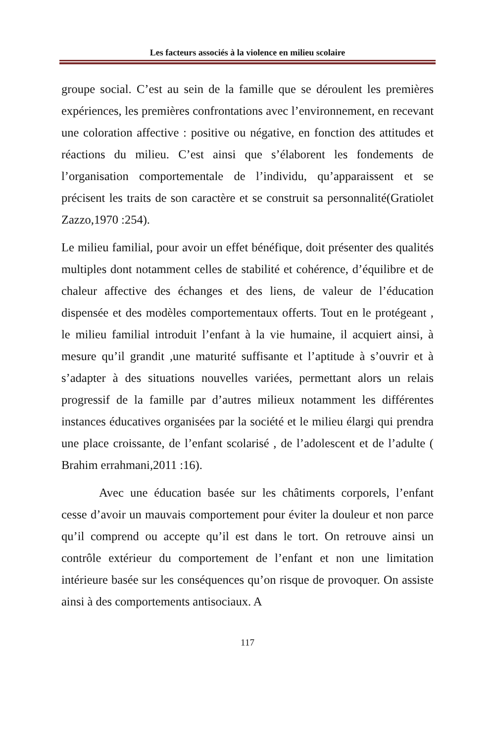Les facteurs associés à la violence en milieu scolaire
groupe social. C’est au sein de la famille que se déroulent les premières expériences, les premières confrontations avec l’environnement, en recevant une coloration affective : positive ou négative, en fonction des attitudes et réactions du milieu. C’est ainsi que s’élaborent les fondements de l’organisation comportementale de l’individu, qu’apparaissent et se précisent les traits de son caractère et se construit sa personnalité(Gratiolet Zazzo,1970 :254).
Le milieu familial, pour avoir un effet bénéfique, doit présenter des qualités multiples dont notamment celles de stabilité et cohérence, d’équilibre et de chaleur affective des échanges et des liens, de valeur de l’éducation dispensée et des modèles comportementaux offerts. Tout en le protégeant , le milieu familial introduit l’enfant à la vie humaine, il acquiert ainsi, à mesure qu’il grandit ,une maturité suffisante et l’aptitude à s’ouvrir et à s’adapter à des situations nouvelles variées, permettant alors un relais progressif de la famille par d’autres milieux notamment les différentes instances éducatives organisées par la société et le milieu élargi qui prendra une place croissante, de l’enfant scolarisé , de l’adolescent et de l’adulte ( Brahim errahmani,2011 :16).
Avec une éducation basée sur les châtiments corporels, l’enfant cesse d’avoir un mauvais comportement pour éviter la douleur et non parce qu’il comprend ou accepte qu’il est dans le tort. On retrouve ainsi un contrôle extérieur du comportement de l’enfant et non une limitation intérieure basée sur les conséquences qu’on risque de provoquer. On assiste ainsi à des comportements antisociaux. A
117